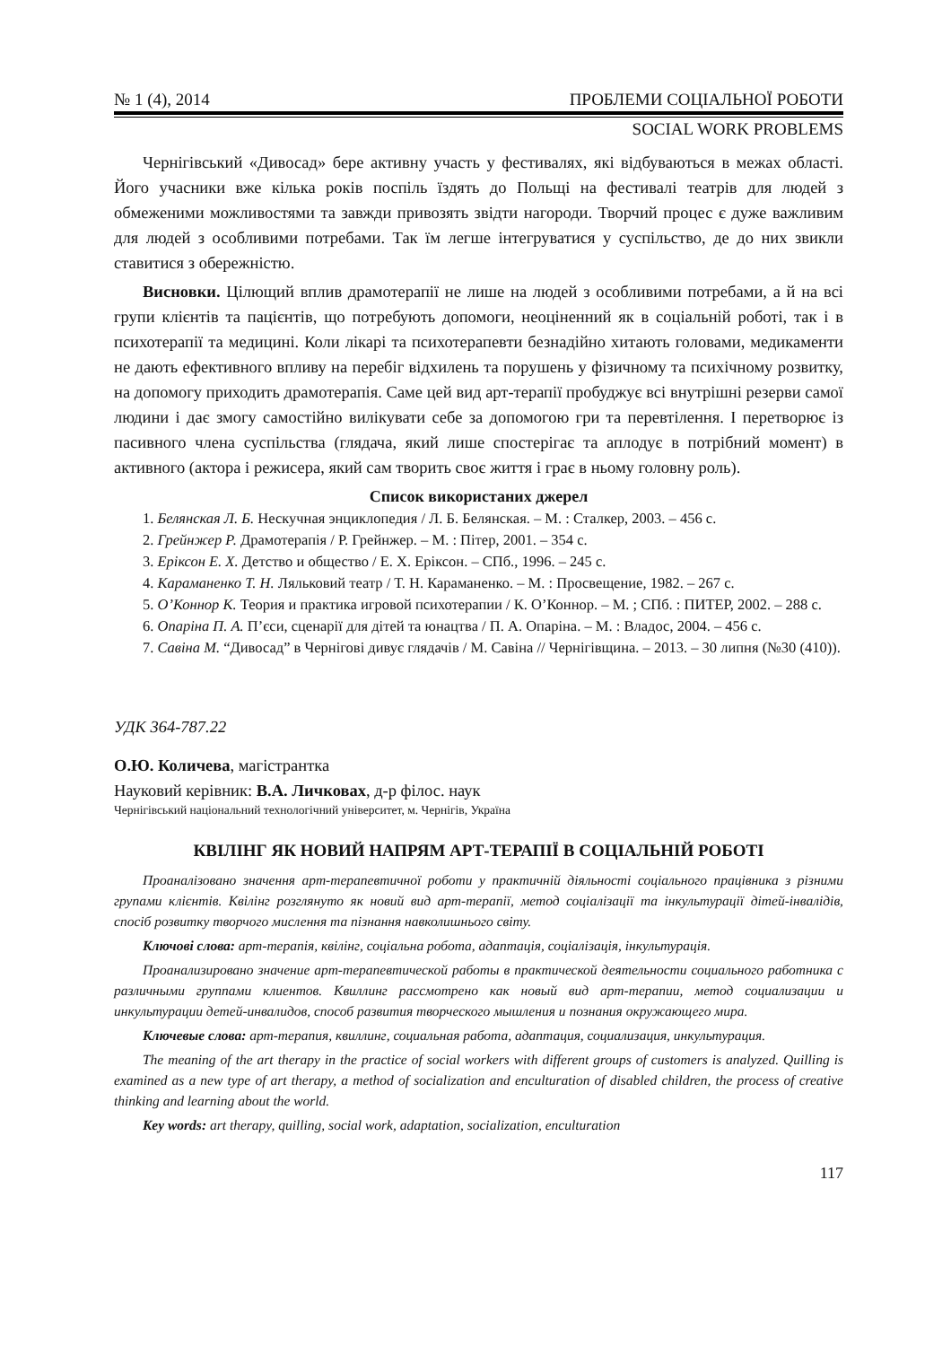№ 1 (4), 2014 ПРОБЛЕМИ СОЦІАЛЬНОЇ РОБОТИ
SOCIAL WORK PROBLEMS
Чернігівський «Дивосад» бере активну участь у фестивалях, які відбуваються в межах області. Його учасники вже кілька років поспіль їздять до Польщі на фестивалі театрів для людей з обмеженими можливостями та завжди привозять звідти нагороди. Творчий процес є дуже важливим для людей з особливими потребами. Так їм легше інтегруватися у суспільство, де до них звикли ставитися з обережністю.
Висновки. Цілющий вплив драмотерапії не лише на людей з особливими потребами, а й на всі групи клієнтів та пацієнтів, що потребують допомоги, неоціненний як в соціальній роботі, так і в психотерапії та медицині. Коли лікарі та психотерапевти безнадійно хитають головами, медикаменти не дають ефективного впливу на перебіг відхилень та порушень у фізичному та психічному розвитку, на допомогу приходить драмотерапія. Саме цей вид арт-терапії пробуджує всі внутрішні резерви самої людини і дає змогу самостійно вилікувати себе за допомогою гри та перевтілення. І перетворює із пасивного члена суспільства (глядача, який лише спостерігає та аплодує в потрібний момент) в активного (актора і режисера, який сам творить своє життя і грає в ньому головну роль).
Список використаних джерел
1. Белянская Л. Б. Нескучная энциклопедия / Л. Б. Белянская. – М. : Сталкер, 2003. – 456 с.
2. Грейнжер Р. Драмотерапія / Р. Грейнжер. – М. : Пітер, 2001. – 354 с.
3. Еріксон Е. Х. Детство и общество / Е. Х. Еріксон. – СПб., 1996. – 245 с.
4. Караманенко Т. Н. Ляльковий театр / Т. Н. Караманенко. – М. : Просвещение, 1982. – 267 с.
5. О’Коннор К. Теория и практика игровой психотерапии / К. О’Коннор. – М. ; СПб. : ПИТЕР, 2002. – 288 с.
6. Опаріна П. А. П’єси, сценарії для дітей та юнацтва / П. А. Опаріна. – М. : Владос, 2004. – 456 с.
7. Савіна М. “Дивосад” в Чернігові дивує глядачів / М. Савіна // Чернігівщина. – 2013. – 30 липня (№30 (410)).
УДК 364-787.22
О.Ю. Количева, магістрантка
Науковий керівник: В.А. Личковах, д-р філос. наук
Чернігівський національний технологічний університет, м. Чернігів, Україна
КВІЛІНГ ЯК НОВИЙ НАПРЯМ АРТ-ТЕРАПІЇ В СОЦІАЛЬНІЙ РОБОТІ
Проаналізовано значення арт-терапевтичної роботи у практичній діяльності соціального працівника з різними групами клієнтів. Квілінг розглянуто як новий вид арт-терапії, метод соціалізації та інкультурації дітей-інвалідів, спосіб розвитку творчого мислення та пізнання навколишнього світу.
Ключові слова: арт-терапія, квілінг, соціальна робота, адаптація, соціалізація, інкультурація.
Проанализировано значение арт-терапевтической работы в практической деятельности социального работника с различными группами клиентов. Квиллинг рассмотрено как новый вид арт-терапии, метод социализации и инкультурации детей-инвалидов, способ развития творческого мышления и познания окружающего мира.
Ключевые слова: арт-терапия, квиллинг, социальная работа, адаптация, социализация, инкультурация.
The meaning of the art therapy in the practice of social workers with different groups of customers is analyzed. Quilling is examined as a new type of art therapy, a method of socialization and enculturation of disabled children, the process of creative thinking and learning about the world.
Key words: art therapy, quilling, social work, adaptation, socialization, enculturation
117